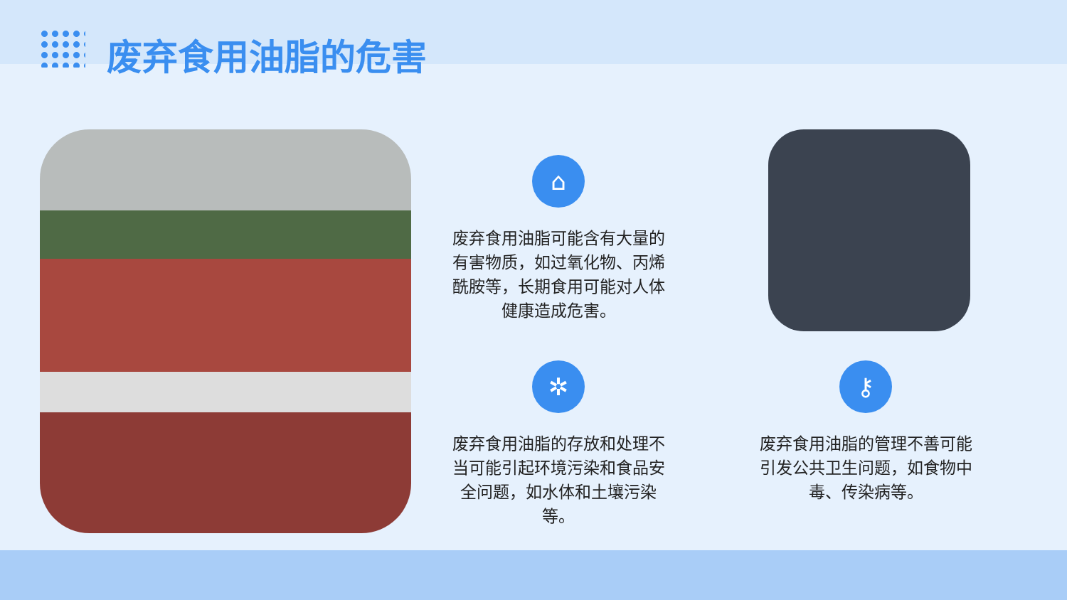废弃食用油脂的危害
⌂
废弃食用油脂可能含有大量的有害物质，如过氧化物、丙烯酰胺等，长期食用可能对人体健康造成危害。
✲
废弃食用油脂的存放和处理不当可能引起环境污染和食品安全问题，如水体和土壤污染等。
⚷
废弃食用油脂的管理不善可能引发公共卫生问题，如食物中毒、传染病等。